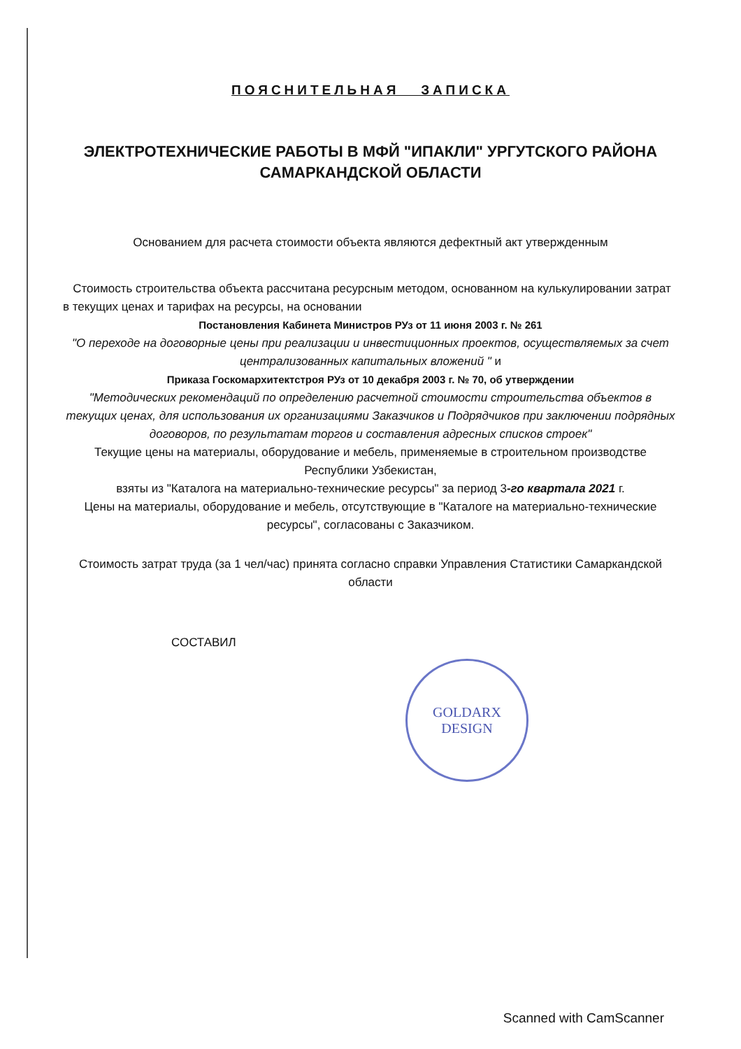ПОЯСНИТЕЛЬНАЯ ЗАПИСКА
ЭЛЕКТРОТЕХНИЧЕСКИЕ РАБОТЫ В МФЙ "ИПАКЛИ" УРГУТСКОГО РАЙОНА
САМАРКАНДСКОЙ ОБЛАСТИ
Основанием для расчета стоимости объекта являются дефектный акт утвержденным
Стоимость строительства объекта рассчитана ресурсным методом, основанном на кулькулировании затрат в текущих ценах и тарифах на ресурсы, на основании
Постановления Кабинета Министров РУз от 11 июня 2003 г. № 261
"О переходе на договорные цены при реализации и инвестиционных проектов, осуществляемых за счет централизованных капитальных вложений " и
Приказа Госкомархитектстроя РУз от 10 декабря 2003 г. № 70, об утверждении
"Методических рекомендаций по определению расчетной стоимости строительства объектов в текущих ценах, для использования их организациями Заказчиков и Подрядчиков при заключении подрядных договоров, по результатам торгов и составления адресных списков строек"
Текущие цены на материалы, оборудование и мебель, применяемые в строительном производстве Республики Узбекистан,
взяты из "Каталога на материально-технические ресурсы" за период 3-го квартала 2021 г.
Цены на материалы, оборудование и мебель, отсутствующие в "Каталоге на материально-технические ресурсы", согласованы с Заказчиком.
Стоимость затрат труда (за 1 чел/час) принята согласно справки Управления Статистики Самаркандской области
СОСТАВИЛ
GOLDARX
DESIGN
Scanned with CamScanner